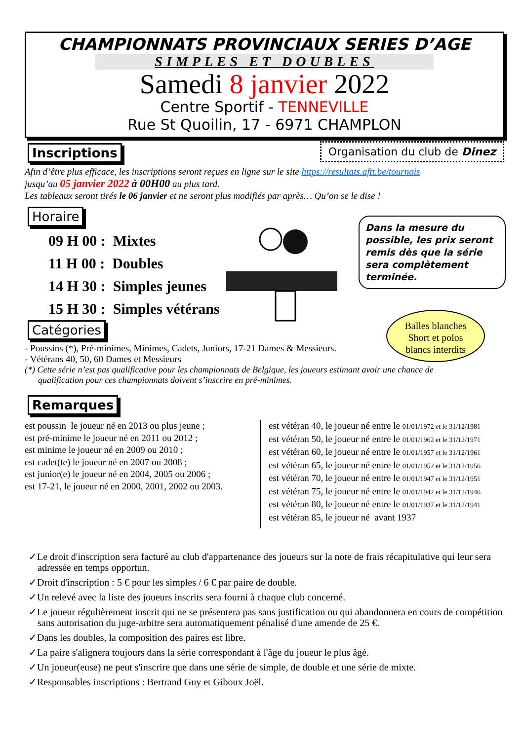CHAMPIONNATS PROVINCIAUX SERIES D’AGE
SIMPLES ET DOUBLES
Samedi 8 janvier 2022
Centre Sportif - TENNEVILLE
Rue St Quoilin, 17 - 6971 CHAMPLON
Organisation du club de Dinez
Inscriptions
Afin d’être plus efficace, les inscriptions seront reçues en ligne sur le site https://resultats.aftt.be/tournois
jusqu’au 05 janvier 2022 à 00H00 au plus tard.
Les tableaux seront tirés le 06 janvier et ne seront plus modifiés par après… Qu’on se le dise !
Horaire
09 H 00 : Mixtes
11 H 00 : Doubles
14 H 30 : Simples jeunes
15 H 30 : Simples vétérans
Catégories
- Poussins (*), Pré-minimes, Minimes, Cadets, Juniors, 17-21 Dames & Messieurs.
- Vétérans 40, 50, 60 Dames et Messieurs
(*) Cette série n’est pas qualificative pour les championnats de Belgique, les joueurs estimant avoir une chance de
qualification pour ces championnats doivent s’inscrire en pré-minimes.
Remarques
est poussin le joueur né en 2013 ou plus jeune ;
est pré-minime le joueur né en 2011 ou 2012 ;
est minime le joueur né en 2009 ou 2010 ;
est cadet(te) le joueur né en 2007 ou 2008 ;
est junior(e) le joueur né en 2004, 2005 ou 2006 ;
est 17-21, le joueur né en 2000, 2001, 2002 ou 2003.
est vétéran 40, le joueur né entre le 01/01/1972 et le 31/12/1981
est vétéran 50, le joueur né entre le 01/01/1962 et le 31/12/1971
est vétéran 60, le joueur né entre le 01/01/1957 et le 31/12/1961
est vétéran 65, le joueur né entre le 01/01/1952 et le 31/12/1956
est vétéran 70, le joueur né entre le 01/01/1947 et le 31/12/1951
est vétéran 75, le joueur né entre le 01/01/1942 et le 31/12/1946
est vétéran 80, le joueur né entre le 01/01/1937 et le 31/12/1941
est vétéran 85, le joueur né avant 1937
✓Le droit d'inscription sera facturé au club d'appartenance des joueurs sur la note de frais récapitulative qui leur sera adressée en temps opportun.
✓Droit d'inscription : 5 € pour les simples / 6 € par paire de double.
✓Un relevé avec la liste des joueurs inscrits sera fourni à chaque club concerné.
✓Le joueur régulièrement inscrit qui ne se présentera pas sans justification ou qui abandonnera en cours de compétition sans autorisation du juge-arbitre sera automatiquement pénalisé d'une amende de 25 €.
✓Dans les doubles, la composition des paires est libre.
✓La paire s'alignera toujours dans la série correspondant à l'âge du joueur le plus âgé.
✓Un joueur(euse) ne peut s'inscrire que dans une série de simple, de double et une série de mixte.
✓Responsables inscriptions : Bertrand Guy et Giboux Joël.
Dans la mesure du possible, les prix seront remis dès que la série sera complètement terminée.
Balles blanches
Short et polos
blancs interdits